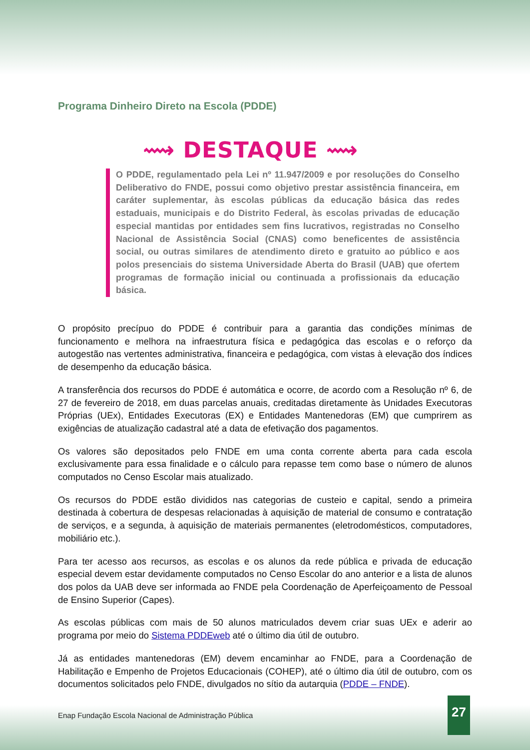Programa Dinheiro Direto na Escola (PDDE)
⟿ DESTAQUE ⟿
O PDDE, regulamentado pela Lei nº 11.947/2009 e por resoluções do Conselho Deliberativo do FNDE, possui como objetivo prestar assistência financeira, em caráter suplementar, às escolas públicas da educação básica das redes estaduais, municipais e do Distrito Federal, às escolas privadas de educação especial mantidas por entidades sem fins lucrativos, registradas no Conselho Nacional de Assistência Social (CNAS) como beneficentes de assistência social, ou outras similares de atendimento direto e gratuito ao público e aos polos presenciais do sistema Universidade Aberta do Brasil (UAB) que ofertem programas de formação inicial ou continuada a profissionais da educação básica.
O propósito precípuo do PDDE é contribuir para a garantia das condições mínimas de funcionamento e melhora na infraestrutura física e pedagógica das escolas e o reforço da autogestão nas vertentes administrativa, financeira e pedagógica, com vistas à elevação dos índices de desempenho da educação básica.
A transferência dos recursos do PDDE é automática e ocorre, de acordo com a Resolução nº 6, de 27 de fevereiro de 2018, em duas parcelas anuais, creditadas diretamente às Unidades Executoras Próprias (UEx), Entidades Executoras (EX) e Entidades Mantenedoras (EM) que cumprirem as exigências de atualização cadastral até a data de efetivação dos pagamentos.
Os valores são depositados pelo FNDE em uma conta corrente aberta para cada escola exclusivamente para essa finalidade e o cálculo para repasse tem como base o número de alunos computados no Censo Escolar mais atualizado.
Os recursos do PDDE estão divididos nas categorias de custeio e capital, sendo a primeira destinada à cobertura de despesas relacionadas à aquisição de material de consumo e contratação de serviços, e a segunda, à aquisição de materiais permanentes (eletrodomésticos, computadores, mobiliário etc.).
Para ter acesso aos recursos, as escolas e os alunos da rede pública e privada de educação especial devem estar devidamente computados no Censo Escolar do ano anterior e a lista de alunos dos polos da UAB deve ser informada ao FNDE pela Coordenação de Aperfeiçoamento de Pessoal de Ensino Superior (Capes).
As escolas públicas com mais de 50 alunos matriculados devem criar suas UEx e aderir ao programa por meio do Sistema PDDEweb até o último dia útil de outubro.
Já as entidades mantenedoras (EM) devem encaminhar ao FNDE, para a Coordenação de Habilitação e Empenho de Projetos Educacionais (COHEP), até o último dia útil de outubro, com os documentos solicitados pelo FNDE, divulgados no sítio da autarquia (PDDE – FNDE).
Enap Fundação Escola Nacional de Administração Pública 27